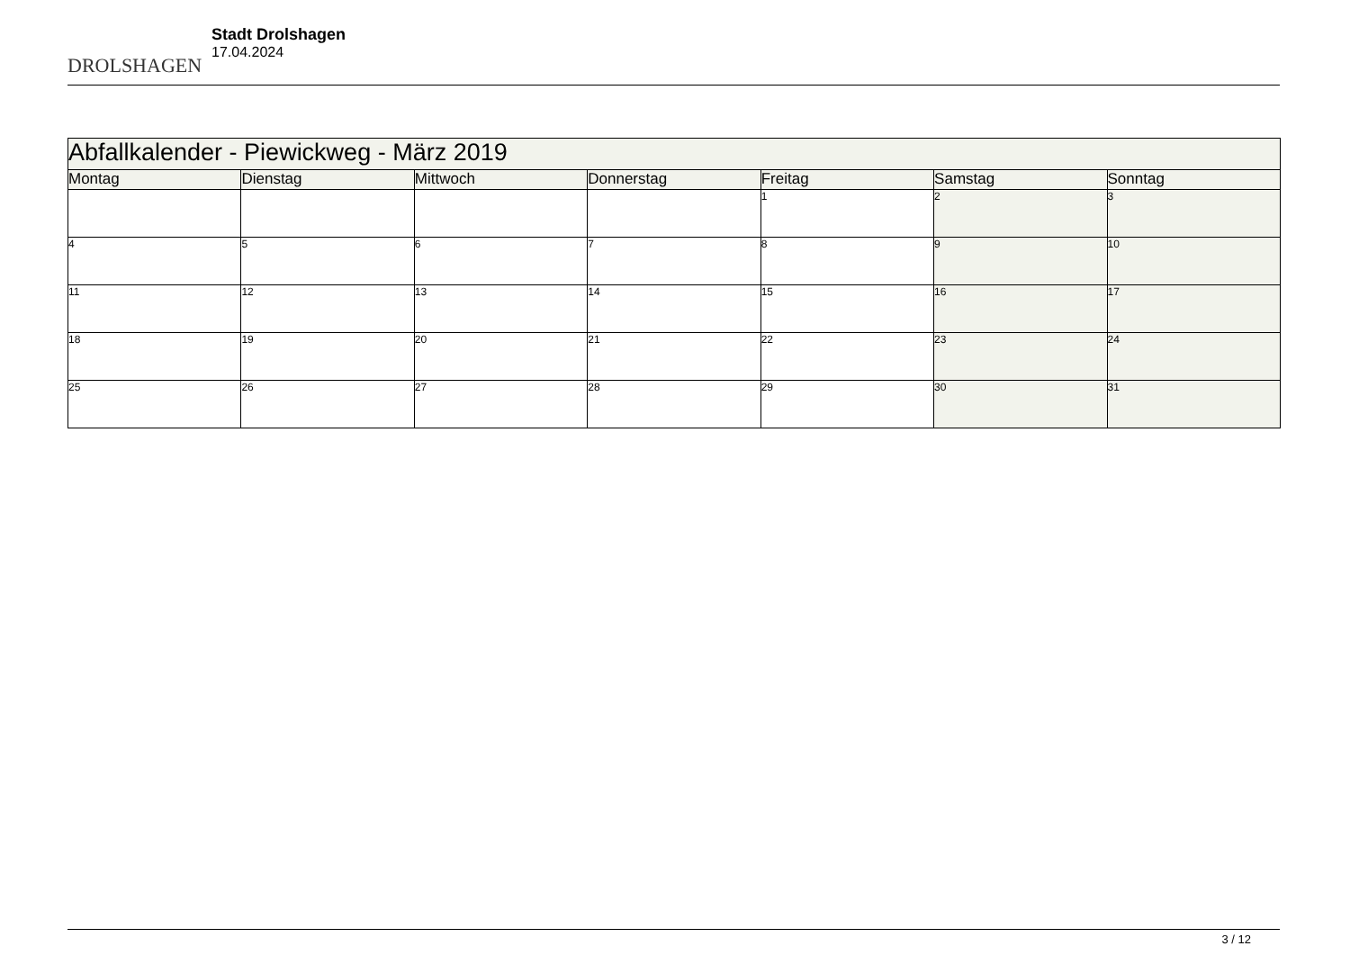DROLSHAGEN
Stadt Drolshagen
17.04.2024
| Abfallkalender - Piewickweg - März 2019 | | | | | | |
| --- | --- | --- | --- | --- | --- | --- |
| Montag | Dienstag | Mittwoch | Donnerstag | Freitag | Samstag | Sonntag |
| | | | | 1 | 2 | 3 |
| 4 | 5 | 6 | 7 | 8 | 9 | 10 |
| 11 | 12 | 13 | 14 | 15 | 16 | 17 |
| 18 | 19 | 20 | 21 | 22 | 23 | 24 |
| 25 | 26 | 27 | 28 | 29 | 30 | 31 |
3 / 12